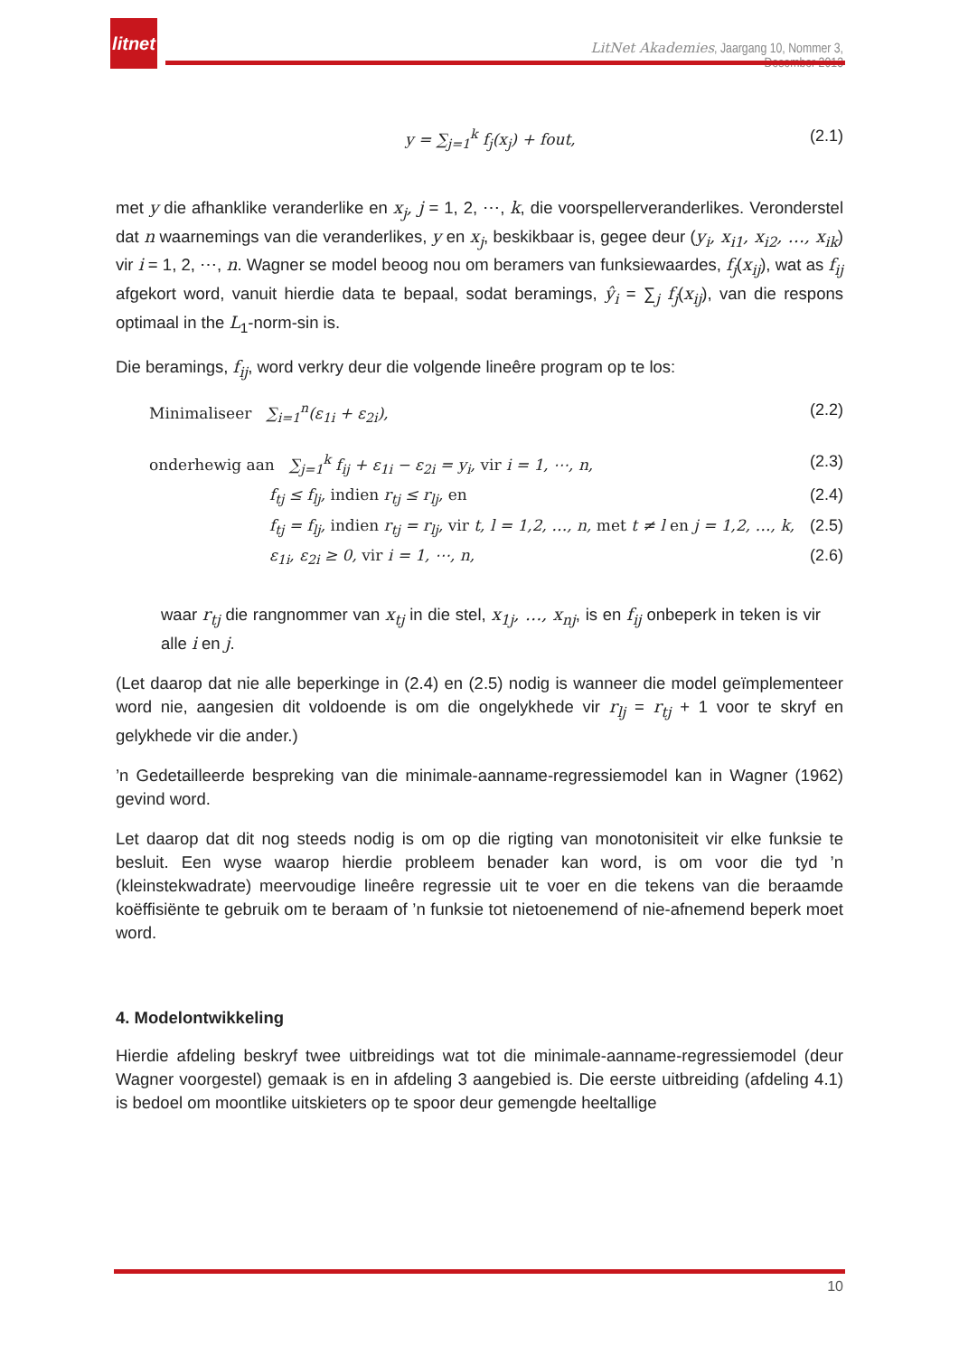litnet
LitNet Akademies, Jaargang 10, Nommer 3, Desember 2013
y = ∑<sub>j=1</sub><sup>k</sup> f<sub>j</sub>(x<sub>j</sub>) + fout, (2.1)
met y die afhanklike veranderlike en x<sub>j</sub>, j = 1, 2, ⋯, k, die voorspellerveranderlikes. Veronderstel dat n waarnemings van die veranderlikes, y en x<sub>j</sub>, beskikbaar is, gegee deur (y<sub>i</sub>, x<sub>i1</sub>, x<sub>i2</sub>, …, x<sub>ik</sub>) vir i = 1, 2, ⋯, n. Wagner se model beoog nou om beramers van funksiewaardes, f<sub>j</sub>(x<sub>ij</sub>), wat as f<sub>ij</sub> afgekort word, vanuit hierdie data te bepaal, sodat beramings, ŷ<sub>i</sub> = ∑<sub>j</sub> f<sub>j</sub>(x<sub>ij</sub>), van die respons optimaal in the L<sub>1</sub>-norm-sin is.
Die beramings, f<sub>ij</sub>, word verkry deur die volgende lineêre program op te los:
Minimaliseer ∑<sub>i=1</sub><sup>n</sup>(ε<sub>1i</sub> + ε<sub>2i</sub>), (2.2)
onderhewig aan ∑<sub>j=1</sub><sup>k</sup> f<sub>ij</sub> + ε<sub>1i</sub> − ε<sub>2i</sub> = y<sub>i</sub>, vir i = 1, ⋯, n, (2.3)
f<sub>tj</sub> ≤ f<sub>lj</sub>, indien r<sub>tj</sub> ≤ r<sub>lj</sub>, en (2.4)
f<sub>tj</sub> = f<sub>lj</sub>, indien r<sub>tj</sub> = r<sub>lj</sub>, vir t, l = 1,2, …, n, met t ≠ l en j = 1,2, …, k, (2.5)
ε<sub>1i</sub>, ε<sub>2i</sub> ≥ 0, vir i = 1, ⋯, n, (2.6)
waar r<sub>tj</sub> die rangnommer van x<sub>tj</sub> in die stel, x<sub>1j</sub>, …, x<sub>nj</sub>, is en f<sub>ij</sub> onbeperk in teken is vir alle i en j.
(Let daarop dat nie alle beperkinge in (2.4) en (2.5) nodig is wanneer die model geïmplementeer word nie, aangesien dit voldoende is om die ongelykhede vir r<sub>lj</sub> = r<sub>tj</sub> + 1 voor te skryf en gelykhede vir die ander.)
’n Gedetailleerde bespreking van die minimale-aanname-regressiemodel kan in Wagner (1962) gevind word.
Let daarop dat dit nog steeds nodig is om op die rigting van monotonisiteit vir elke funksie te besluit. Een wyse waarop hierdie probleem benader kan word, is om voor die tyd ’n (kleinstekwadrate) meervoudige lineêre regressie uit te voer en die tekens van die beraamde koëffisiënte te gebruik om te beraam of ’n funksie tot nietoenemend of nie-afnemend beperk moet word.
4. Modelontwikkeling
Hierdie afdeling beskryf twee uitbreidings wat tot die minimale-aanname-regressiemodel (deur Wagner voorgestel) gemaak is en in afdeling 3 aangebied is. Die eerste uitbreiding (afdeling 4.1) is bedoel om moontlike uitskieters op te spoor deur gemengde heeltallige
10